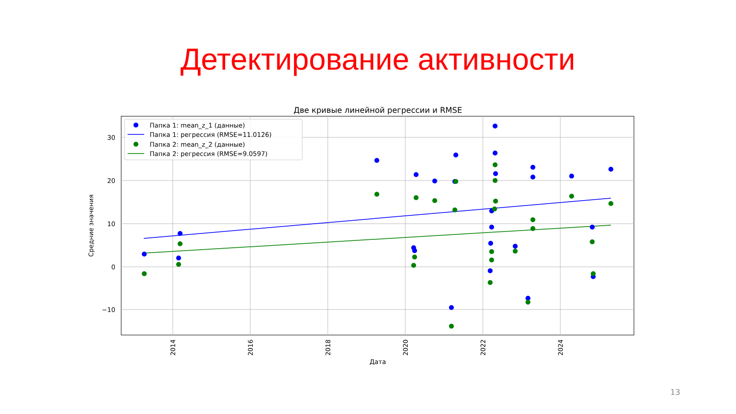Детектирование активности
Две кривые линейной регрессии и RMSE
30
20
10
0
−10
2014
2016
2018
2020
2022
2024
Дата
Средние значения
Папка 1: mean_z_1 (данные)
Папка 1: регрессия (RMSE=11.0126)
Папка 2: mean_z_2 (данные)
Папка 2: регрессия (RMSE=9.0597)
13